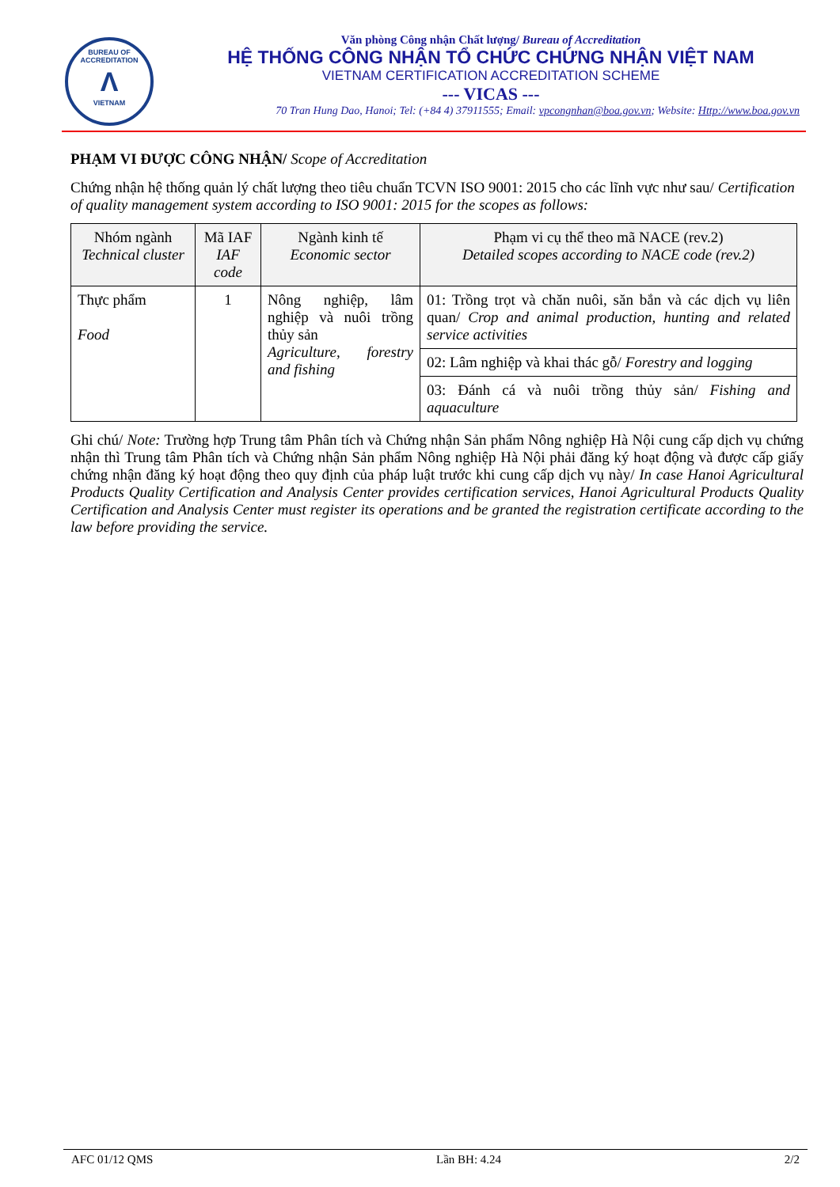BUREAU OF ACCREDITATION
Λ
VIETNAM
Văn phòng Công nhận Chất lượng/ Bureau of Accreditation
HỆ THỐNG CÔNG NHẬN TỔ CHỨC CHỨNG NHẬN VIỆT NAM
VIETNAM CERTIFICATION ACCREDITATION SCHEME
--- VICAS ---
70 Tran Hung Dao, Hanoi; Tel: (+84 4) 37911555; Email: vpcongnhan@boa.gov.vn; Website: Http://www.boa.gov.vn
PHẠM VI ĐƯỢC CÔNG NHẬN/ Scope of Accreditation
Chứng nhận hệ thống quản lý chất lượng theo tiêu chuẩn TCVN ISO 9001: 2015 cho các lĩnh vực như sau/ Certification of quality management system according to ISO 9001: 2015 for the scopes as follows:
| Nhóm ngành Technical cluster | Mã IAF IAF code | Ngành kinh tế Economic sector | Phạm vi cụ thể theo mã NACE (rev.2) Detailed scopes according to NACE code (rev.2) |
| --- | --- | --- | --- |
| Thực phẩm Food | 1 | Nông nghiệp, lâm nghiệp và nuôi trồng thủy sản Agriculture, forestry and fishing | 01: Trồng trọt và chăn nuôi, săn bắn và các dịch vụ liên quan/ Crop and animal production, hunting and related service activities |
| | | | 02: Lâm nghiệp và khai thác gỗ/ Forestry and logging |
| | | | 03: Đánh cá và nuôi trồng thủy sản/ Fishing and aquaculture |
Ghi chú/ Note: Trường hợp Trung tâm Phân tích và Chứng nhận Sản phẩm Nông nghiệp Hà Nội cung cấp dịch vụ chứng nhận thì Trung tâm Phân tích và Chứng nhận Sản phẩm Nông nghiệp Hà Nội phải đăng ký hoạt động và được cấp giấy chứng nhận đăng ký hoạt động theo quy định của pháp luật trước khi cung cấp dịch vụ này/ In case Hanoi Agricultural Products Quality Certification and Analysis Center provides certification services, Hanoi Agricultural Products Quality Certification and Analysis Center must register its operations and be granted the registration certificate according to the law before providing the service.
AFC 01/12 QMS Lần BH: 4.24 2/2